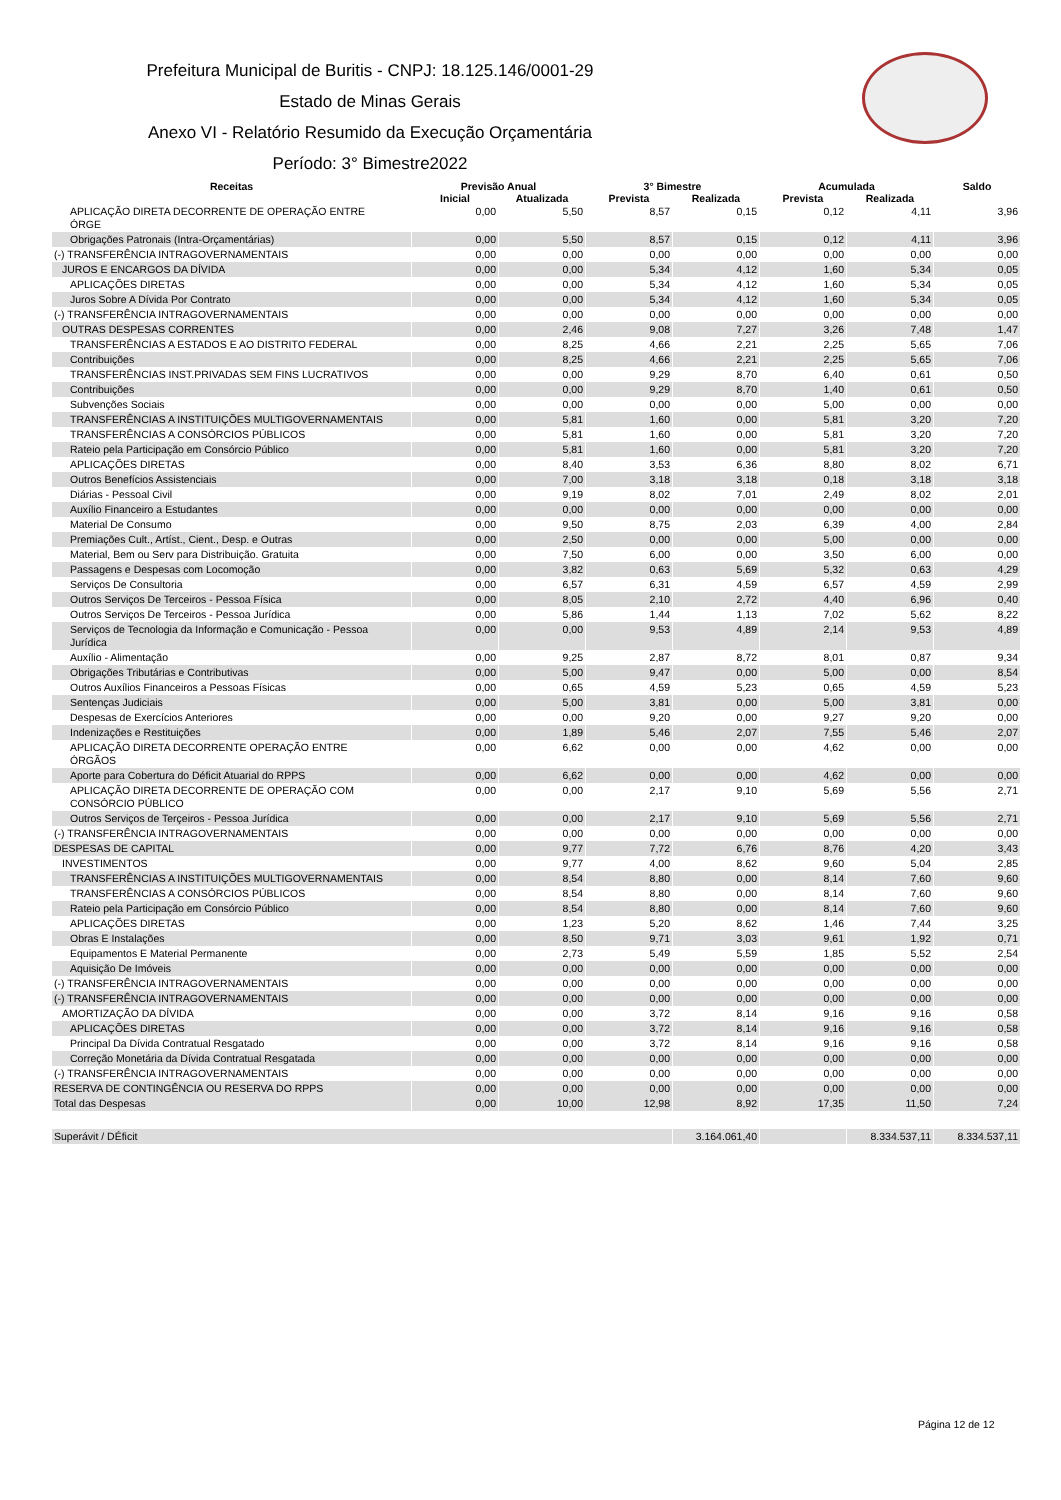Prefeitura Municipal de Buritis - CNPJ: 18.125.146/0001-29
Estado de Minas Gerais
Anexo VI - Relatório Resumido da Execução Orçamentária
Período: 3° Bimestre2022
| Receitas | Previsão Anual | | 3° Bimestre | | Acumulada | | Saldo |
| --- | --- | --- | --- | --- | --- | --- | --- |
| | Inicial | Atualizada | Prevista | Realizada | Prevista | Realizada | |
| APLICAÇÃO DIRETA DECORRENTE DE OPERAÇÃO ENTRE ÓRGE | 0,00 | 5,50 | 8,57 | 0,15 | 0,12 | 4,11 | 3,96 |
| Obrigações Patronais (Intra-Orçamentárias) | 0,00 | 5,50 | 8,57 | 0,15 | 0,12 | 4,11 | 3,96 |
| (-) TRANSFERÊNCIA INTRAGOVERNAMENTAIS | 0,00 | 0,00 | 0,00 | 0,00 | 0,00 | 0,00 | 0,00 |
| JUROS E ENCARGOS DA DÍVIDA | 0,00 | 0,00 | 5,34 | 4,12 | 1,60 | 5,34 | 0,05 |
| APLICAÇÕES DIRETAS | 0,00 | 0,00 | 5,34 | 4,12 | 1,60 | 5,34 | 0,05 |
| Juros Sobre A Dívida Por Contrato | 0,00 | 0,00 | 5,34 | 4,12 | 1,60 | 5,34 | 0,05 |
| (-) TRANSFERÊNCIA INTRAGOVERNAMENTAIS | 0,00 | 0,00 | 0,00 | 0,00 | 0,00 | 0,00 | 0,00 |
| OUTRAS DESPESAS CORRENTES | 0,00 | 2,46 | 9,08 | 7,27 | 3,26 | 7,48 | 1,47 |
| TRANSFERÊNCIAS A ESTADOS E AO DISTRITO FEDERAL | 0,00 | 8,25 | 4,66 | 2,21 | 2,25 | 5,65 | 7,06 |
| Contribuições | 0,00 | 8,25 | 4,66 | 2,21 | 2,25 | 5,65 | 7,06 |
| TRANSFERÊNCIAS INST.PRIVADAS SEM FINS LUCRATIVOS | 0,00 | 0,00 | 9,29 | 8,70 | 6,40 | 0,61 | 0,50 |
| Contribuições | 0,00 | 0,00 | 9,29 | 8,70 | 1,40 | 0,61 | 0,50 |
| Subvenções Sociais | 0,00 | 0,00 | 0,00 | 0,00 | 5,00 | 0,00 | 0,00 |
| TRANSFERÊNCIAS A INSTITUIÇÕES MULTIGOVERNAMENTAIS | 0,00 | 5,81 | 1,60 | 0,00 | 5,81 | 3,20 | 7,20 |
| TRANSFERÊNCIAS A CONSÓRCIOS PÚBLICOS | 0,00 | 5,81 | 1,60 | 0,00 | 5,81 | 3,20 | 7,20 |
| Rateio pela Participação em Consórcio Público | 0,00 | 5,81 | 1,60 | 0,00 | 5,81 | 3,20 | 7,20 |
| APLICAÇÕES DIRETAS | 0,00 | 8,40 | 3,53 | 6,36 | 8,80 | 8,02 | 6,71 |
| Outros Benefícios Assistenciais | 0,00 | 7,00 | 3,18 | 3,18 | 0,18 | 3,18 | 3,18 |
| Diárias - Pessoal Civil | 0,00 | 9,19 | 8,02 | 7,01 | 2,49 | 8,02 | 2,01 |
| Auxílio Financeiro a Estudantes | 0,00 | 0,00 | 0,00 | 0,00 | 0,00 | 0,00 | 0,00 |
| Material De Consumo | 0,00 | 9,50 | 8,75 | 2,03 | 6,39 | 4,00 | 2,84 |
| Premiações Cult., Artíst., Cient., Desp. e Outras | 0,00 | 2,50 | 0,00 | 0,00 | 5,00 | 0,00 | 0,00 |
| Material, Bem ou Serv para Distribuição. Gratuita | 0,00 | 7,50 | 6,00 | 0,00 | 3,50 | 6,00 | 0,00 |
| Passagens e Despesas com Locomoção | 0,00 | 3,82 | 0,63 | 5,69 | 5,32 | 0,63 | 4,29 |
| Serviços De Consultoria | 0,00 | 6,57 | 6,31 | 4,59 | 6,57 | 4,59 | 2,99 |
| Outros Serviços De Terceiros - Pessoa Física | 0,00 | 8,05 | 2,10 | 2,72 | 4,40 | 6,96 | 0,40 |
| Outros Serviços De Terceiros - Pessoa Jurídica | 0,00 | 5,86 | 1,44 | 1,13 | 7,02 | 5,62 | 8,22 |
| Serviços de Tecnologia da Informação e Comunicação - Pessoa Jurídica | 0,00 | 0,00 | 9,53 | 4,89 | 2,14 | 9,53 | 4,89 |
| Auxílio - Alimentação | 0,00 | 9,25 | 2,87 | 8,72 | 8,01 | 0,87 | 9,34 |
| Obrigações Tributárias e Contributivas | 0,00 | 5,00 | 9,47 | 0,00 | 5,00 | 0,00 | 8,54 |
| Outros Auxílios Financeiros a Pessoas Físicas | 0,00 | 0,65 | 4,59 | 5,23 | 0,65 | 4,59 | 5,23 |
| Sentenças Judiciais | 0,00 | 5,00 | 3,81 | 0,00 | 5,00 | 3,81 | 0,00 |
| Despesas de Exercícios Anteriores | 0,00 | 0,00 | 9,20 | 0,00 | 9,27 | 9,20 | 0,00 |
| Indenizações e Restituições | 0,00 | 1,89 | 5,46 | 2,07 | 7,55 | 5,46 | 2,07 |
| APLICAÇÃO DIRETA DECORRENTE OPERAÇÃO ENTRE ÓRGÃOS | 0,00 | 6,62 | 0,00 | 0,00 | 4,62 | 0,00 | 0,00 |
| Aporte para Cobertura do Déficit Atuarial do RPPS | 0,00 | 6,62 | 0,00 | 0,00 | 4,62 | 0,00 | 0,00 |
| APLICAÇÃO DIRETA DECORRENTE DE OPERAÇÃO COM CONSÓRCIO PÚBLICO | 0,00 | 0,00 | 2,17 | 9,10 | 5,69 | 5,56 | 2,71 |
| Outros Serviços de Terçeiros - Pessoa Jurídica | 0,00 | 0,00 | 2,17 | 9,10 | 5,69 | 5,56 | 2,71 |
| (-) TRANSFERÊNCIA INTRAGOVERNAMENTAIS | 0,00 | 0,00 | 0,00 | 0,00 | 0,00 | 0,00 | 0,00 |
| DESPESAS DE CAPITAL | 0,00 | 9,77 | 7,72 | 6,76 | 8,76 | 4,20 | 3,43 |
| INVESTIMENTOS | 0,00 | 9,77 | 4,00 | 8,62 | 9,60 | 5,04 | 2,85 |
| TRANSFERÊNCIAS A INSTITUIÇÕES MULTIGOVERNAMENTAIS | 0,00 | 8,54 | 8,80 | 0,00 | 8,14 | 7,60 | 9,60 |
| TRANSFERÊNCIAS A CONSÓRCIOS PÚBLICOS | 0,00 | 8,54 | 8,80 | 0,00 | 8,14 | 7,60 | 9,60 |
| Rateio pela Participação em Consórcio Público | 0,00 | 8,54 | 8,80 | 0,00 | 8,14 | 7,60 | 9,60 |
| APLICAÇÕES DIRETAS | 0,00 | 1,23 | 5,20 | 8,62 | 1,46 | 7,44 | 3,25 |
| Obras E Instalações | 0,00 | 8,50 | 9,71 | 3,03 | 9,61 | 1,92 | 0,71 |
| Equipamentos E Material Permanente | 0,00 | 2,73 | 5,49 | 5,59 | 1,85 | 5,52 | 2,54 |
| Aquisição De Imóveis | 0,00 | 0,00 | 0,00 | 0,00 | 0,00 | 0,00 | 0,00 |
| (-) TRANSFERÊNCIA INTRAGOVERNAMENTAIS | 0,00 | 0,00 | 0,00 | 0,00 | 0,00 | 0,00 | 0,00 |
| (-) TRANSFERÊNCIA INTRAGOVERNAMENTAIS | 0,00 | 0,00 | 0,00 | 0,00 | 0,00 | 0,00 | 0,00 |
| AMORTIZAÇÃO DA DÍVIDA | 0,00 | 0,00 | 3,72 | 8,14 | 9,16 | 9,16 | 0,58 |
| APLICAÇÕES DIRETAS | 0,00 | 0,00 | 3,72 | 8,14 | 9,16 | 9,16 | 0,58 |
| Principal Da Dívida Contratual Resgatado | 0,00 | 0,00 | 3,72 | 8,14 | 9,16 | 9,16 | 0,58 |
| Correção Monetária da Dívida Contratual Resgatada | 0,00 | 0,00 | 0,00 | 0,00 | 0,00 | 0,00 | 0,00 |
| (-) TRANSFERÊNCIA INTRAGOVERNAMENTAIS | 0,00 | 0,00 | 0,00 | 0,00 | 0,00 | 0,00 | 0,00 |
| RESERVA DE CONTINGÊNCIA OU RESERVA DO RPPS | 0,00 | 0,00 | 0,00 | 0,00 | 0,00 | 0,00 | 0,00 |
| Total das Despesas | 0,00 | 10,00 | 12,98 | 8,92 | 17,35 | 11,50 | 7,24 |
| Superávit / DÉficit | | | | 3.164.061,40 | | 8.334.537,11 | 8.334.537,11 |
Página 12 de 12